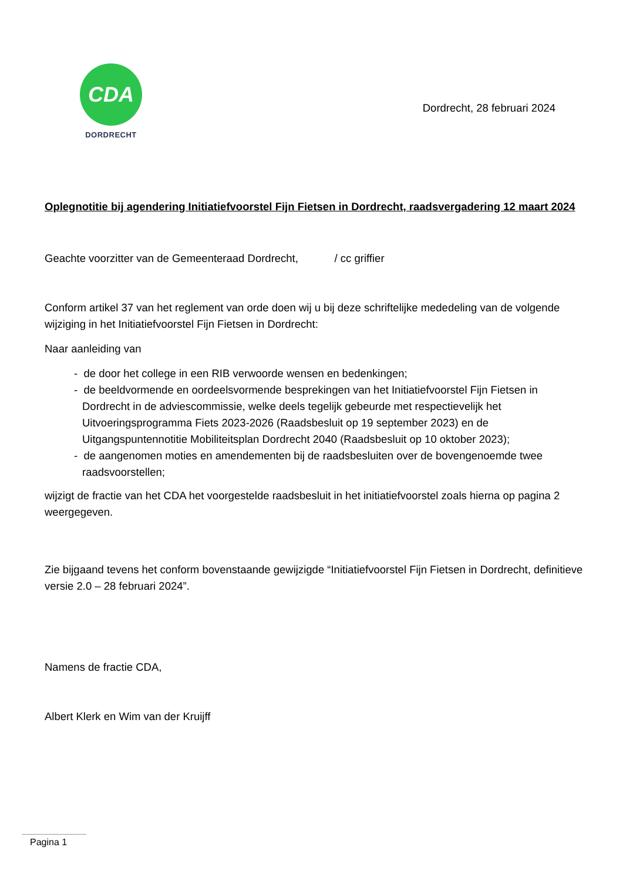CDA
DORDRECHT
Dordrecht, 28 februari 2024
Oplegnotitie bij agendering Initiatiefvoorstel Fijn Fietsen in Dordrecht, raadsvergadering 12 maart 2024
Geachte voorzitter van de Gemeenteraad Dordrecht, / cc griffier
Conform artikel 37 van het reglement van orde doen wij u bij deze schriftelijke mededeling van de volgende wijziging in het Initiatiefvoorstel Fijn Fietsen in Dordrecht:
Naar aanleiding van
- de door het college in een RIB verwoorde wensen en bedenkingen;
- de beeldvormende en oordeelsvormende besprekingen van het Initiatiefvoorstel Fijn Fietsen in Dordrecht in de adviescommissie, welke deels tegelijk gebeurde met respectievelijk het Uitvoeringsprogramma Fiets 2023-2026 (Raadsbesluit op 19 september 2023) en de Uitgangspuntennotitie Mobiliteitsplan Dordrecht 2040 (Raadsbesluit op 10 oktober 2023);
- de aangenomen moties en amendementen bij de raadsbesluiten over de bovengenoemde twee raadsvoorstellen;
wijzigt de fractie van het CDA het voorgestelde raadsbesluit in het initiatiefvoorstel zoals hierna op pagina 2 weergegeven.
Zie bijgaand tevens het conform bovenstaande gewijzigde “Initiatiefvoorstel Fijn Fietsen in Dordrecht, definitieve versie 2.0 – 28 februari 2024”.
Namens de fractie CDA,
Albert Klerk en Wim van der Kruijff
Pagina 1